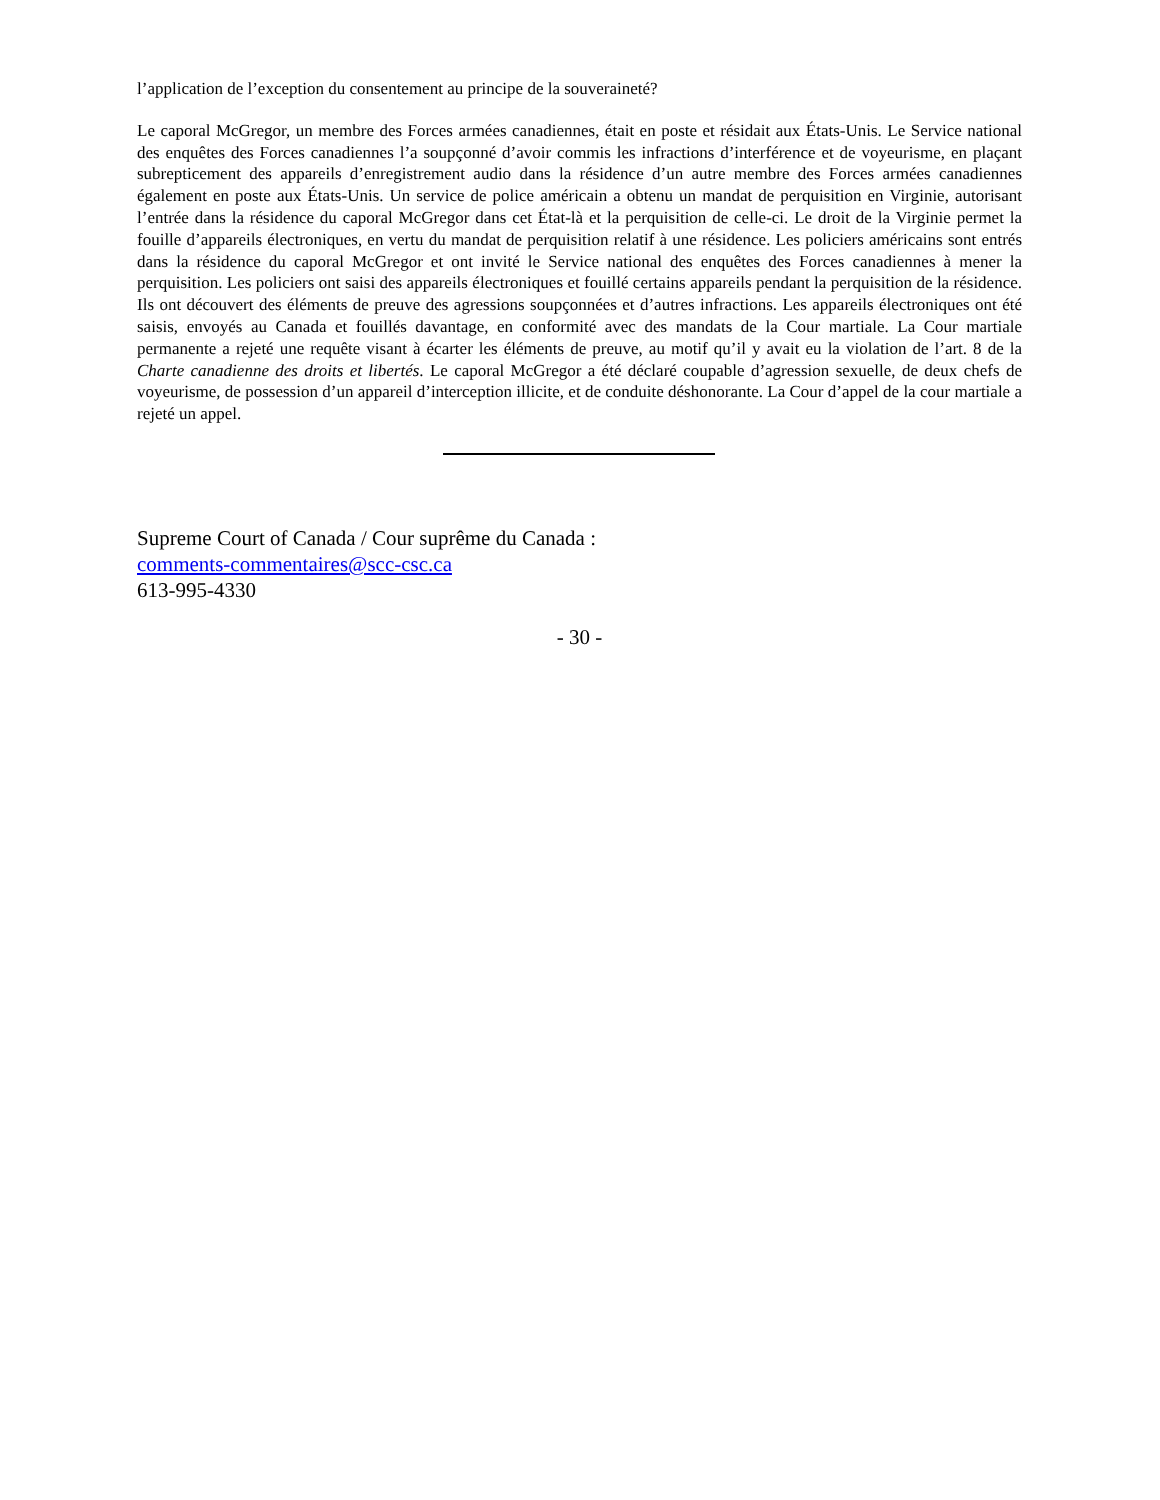l’application de l’exception du consentement au principe de la souveraineté?
Le caporal McGregor, un membre des Forces armées canadiennes, était en poste et résidait aux États-Unis. Le Service national des enquêtes des Forces canadiennes l’a soupçonné d’avoir commis les infractions d’interférence et de voyeurisme, en plaçant subrepticement des appareils d’enregistrement audio dans la résidence d’un autre membre des Forces armées canadiennes également en poste aux États-Unis. Un service de police américain a obtenu un mandat de perquisition en Virginie, autorisant l’entrée dans la résidence du caporal McGregor dans cet État-là et la perquisition de celle-ci. Le droit de la Virginie permet la fouille d’appareils électroniques, en vertu du mandat de perquisition relatif à une résidence. Les policiers américains sont entrés dans la résidence du caporal McGregor et ont invité le Service national des enquêtes des Forces canadiennes à mener la perquisition. Les policiers ont saisi des appareils électroniques et fouillé certains appareils pendant la perquisition de la résidence. Ils ont découvert des éléments de preuve des agressions soupçonnées et d’autres infractions. Les appareils électroniques ont été saisis, envoyés au Canada et fouillés davantage, en conformité avec des mandats de la Cour martiale. La Cour martiale permanente a rejeté une requête visant à écarter les éléments de preuve, au motif qu’il y avait eu la violation de l’art. 8 de la Charte canadienne des droits et libertés. Le caporal McGregor a été déclaré coupable d’agression sexuelle, de deux chefs de voyeurisme, de possession d’un appareil d’interception illicite, et de conduite déshonorante. La Cour d’appel de la cour martiale a rejeté un appel.
Supreme Court of Canada / Cour suprême du Canada :
comments-commentaires@scc-csc.ca
613-995-4330
- 30 -